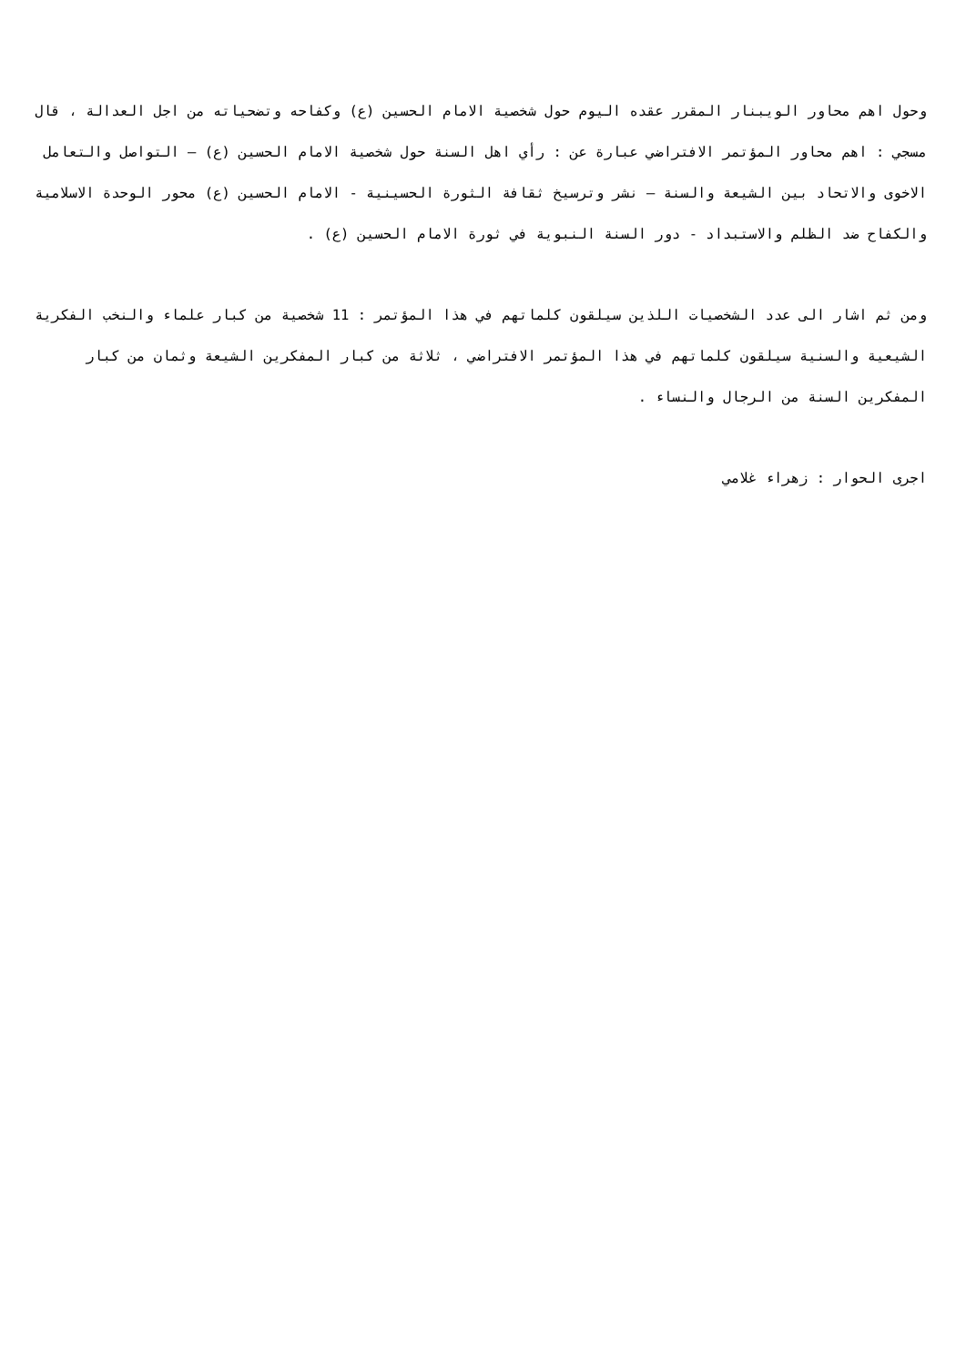وحول اهم محاور الويبنار المقرر عقده اليوم حول شخصية الامام الحسين (ع) وكفاحه وتضحياته من اجل العدالة ، قال مسجي : اهم محاور المؤتمر الافتراضي عبارة عن : رأي اهل السنة حول شخصية الامام الحسين (ع) – التواصل والتعامل الاخوى والاتحاد بين الشيعة والسنة – نشر وترسيخ ثقافة الثورة الحسينية - الامام الحسين (ع) محور الوحدة الاسلامية والكفاح ضد الظلم والاستبداد - دور السنة النبوية في ثورة الامام الحسين (ع) .
ومن ثم اشار الى عدد الشخصيات اللذين سيلقون كلماتهم في هذا المؤتمر : 11 شخصية من كبار علماء والنخب الفكرية الشيعية والسنية سيلقون كلماتهم في هذا المؤتمر الافتراضي ، ثلاثة من كبار المفكرين الشيعة وثمان من كبار المفكرين السنة من الرجال والنساء .
اجرى الحوار : زهراء غلامي